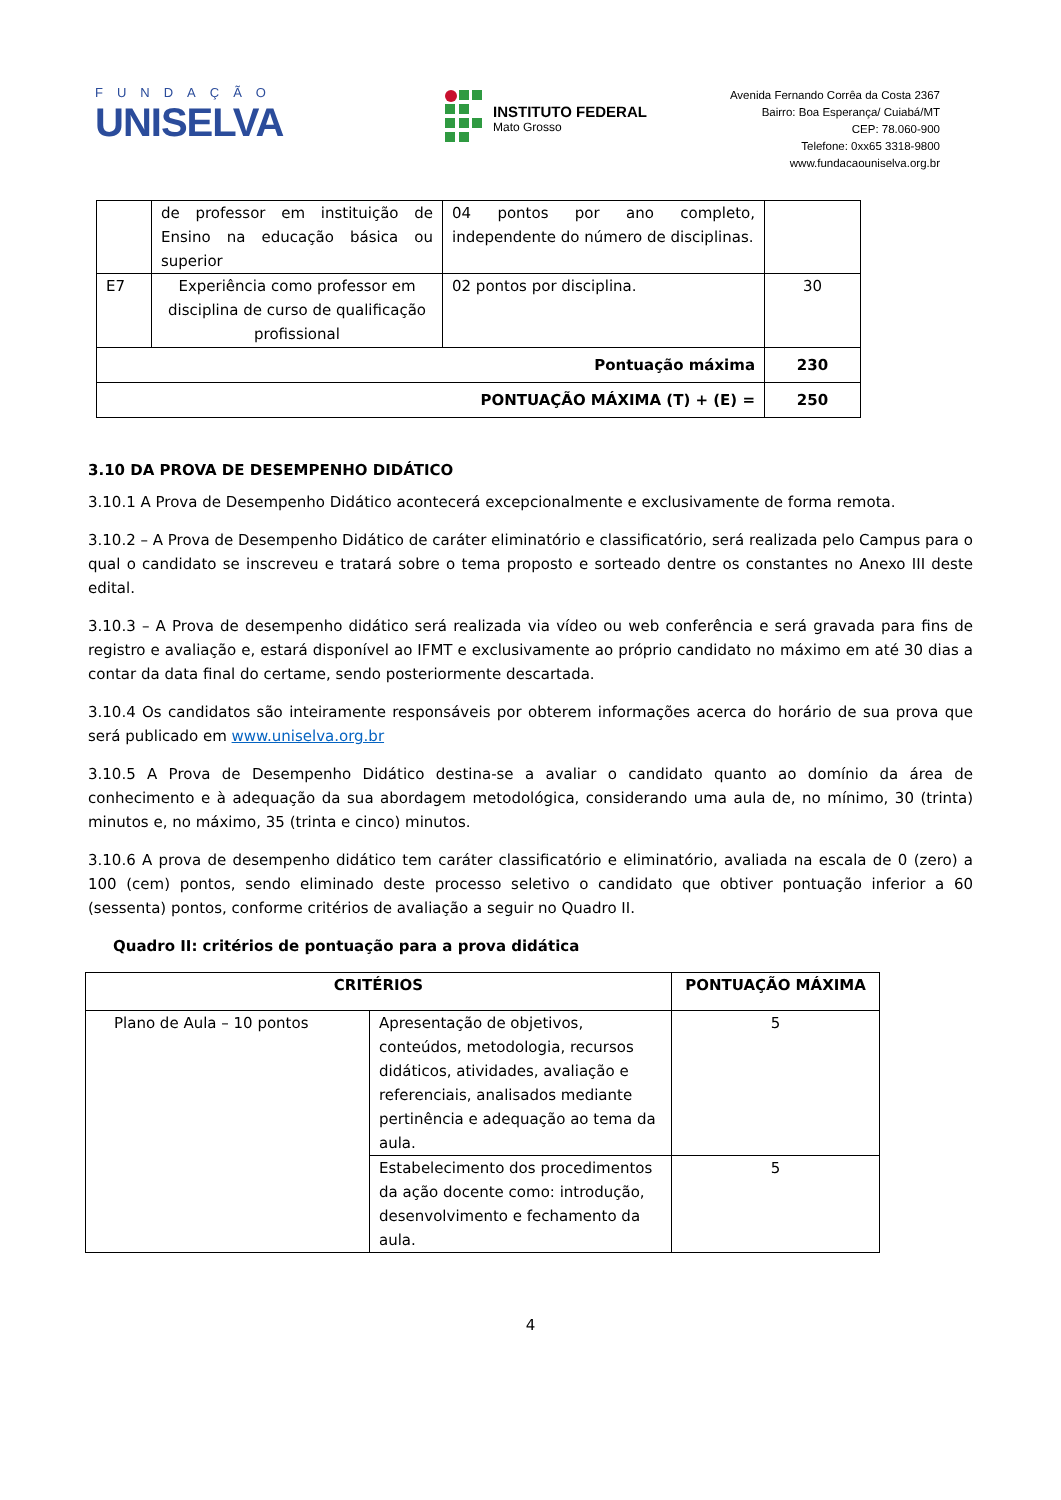FUNDAÇÃO
UNISELVA
INSTITUTO FEDERAL
Mato Grosso
Avenida Fernando Corrêa da Costa 2367
Bairro: Boa Esperança/ Cuiabá/MT
CEP: 78.060-900
Telefone: 0xx65 3318-9800
www.fundacaouniselva.org.br
| | de professor em instituição de Ensino na educação básica ou superior | 04 pontos por ano completo, independente do número de disciplinas. | |
| E7 | Experiência como professor em disciplina de curso de qualificação profissional | 02 pontos por disciplina. | 30 |
| Pontuação máxima | | | 230 |
| PONTUAÇÃO MÁXIMA (T) + (E) = | | | 250 |
3.10 DA PROVA DE DESEMPENHO DIDÁTICO
3.10.1 A Prova de Desempenho Didático acontecerá excepcionalmente e exclusivamente de forma remota.
3.10.2 – A Prova de Desempenho Didático de caráter eliminatório e classificatório, será realizada pelo Campus para o qual o candidato se inscreveu e tratará sobre o tema proposto e sorteado dentre os constantes no Anexo III deste edital.
3.10.3 – A Prova de desempenho didático será realizada via vídeo ou web conferência e será gravada para fins de registro e avaliação e, estará disponível ao IFMT e exclusivamente ao próprio candidato no máximo em até 30 dias a contar da data final do certame, sendo posteriormente descartada.
3.10.4 Os candidatos são inteiramente responsáveis por obterem informações acerca do horário de sua prova que será publicado em www.uniselva.org.br
3.10.5 A Prova de Desempenho Didático destina-se a avaliar o candidato quanto ao domínio da área de conhecimento e à adequação da sua abordagem metodológica, considerando uma aula de, no mínimo, 30 (trinta) minutos e, no máximo, 35 (trinta e cinco) minutos.
3.10.6 A prova de desempenho didático tem caráter classificatório e eliminatório, avaliada na escala de 0 (zero) a 100 (cem) pontos, sendo eliminado deste processo seletivo o candidato que obtiver pontuação inferior a 60 (sessenta) pontos, conforme critérios de avaliação a seguir no Quadro II.
Quadro II: critérios de pontuação para a prova didática
| CRITÉRIOS | | PONTUAÇÃO MÁXIMA |
| --- | --- | --- |
| Plano de Aula – 10 pontos | Apresentação de objetivos, conteúdos, metodologia, recursos didáticos, atividades, avaliação e referenciais, analisados mediante pertinência e adequação ao tema da aula. | 5 |
| | Estabelecimento dos procedimentos da ação docente como: introdução, desenvolvimento e fechamento da aula. | 5 |
4